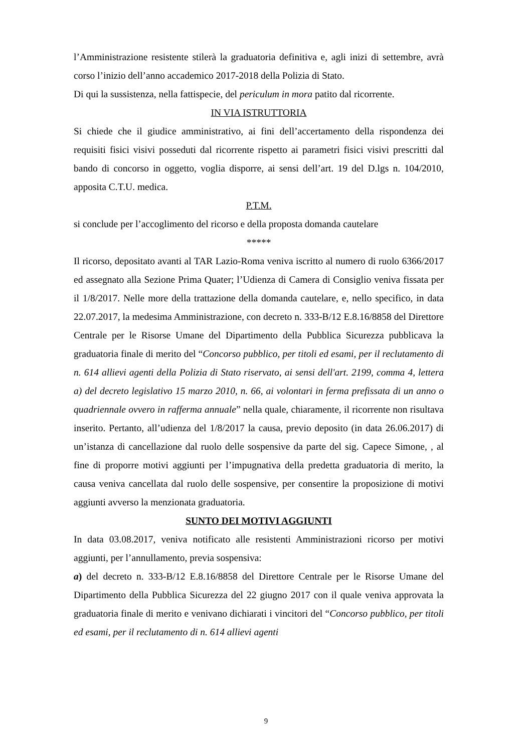l’Amministrazione resistente stilerà la graduatoria definitiva e, agli inizi di settembre, avrà corso l’inizio dell’anno accademico 2017-2018 della Polizia di Stato.
Di qui la sussistenza, nella fattispecie, del periculum in mora patito dal ricorrente.
IN VIA ISTRUTTORIA
Si chiede che il giudice amministrativo, ai fini dell’accertamento della rispondenza dei requisiti fisici visivi posseduti dal ricorrente rispetto ai parametri fisici visivi prescritti dal bando di concorso in oggetto, voglia disporre, ai sensi dell’art. 19 del D.lgs n. 104/2010, apposita C.T.U. medica.
P.T.M.
si conclude per l’accoglimento del ricorso e della proposta domanda cautelare
*****
Il ricorso, depositato avanti al TAR Lazio-Roma veniva iscritto al numero di ruolo 6366/2017 ed assegnato alla Sezione Prima Quater; l’Udienza di Camera di Consiglio veniva fissata per il 1/8/2017. Nelle more della trattazione della domanda cautelare, e, nello specifico, in data 22.07.2017, la medesima Amministrazione, con decreto n. 333-B/12 E.8.16/8858 del Direttore Centrale per le Risorse Umane del Dipartimento della Pubblica Sicurezza pubblicava la graduatoria finale di merito del “Concorso pubblico, per titoli ed esami, per il reclutamento di n. 614 allievi agenti della Polizia di Stato riservato, ai sensi dell'art. 2199, comma 4, lettera a) del decreto legislativo 15 marzo 2010, n. 66, ai volontari in ferma prefissata di un anno o quadriennale ovvero in rafferma annuale” nella quale, chiaramente, il ricorrente non risultava inserito. Pertanto, all’udienza del 1/8/2017 la causa, previo deposito (in data 26.06.2017) di un’istanza di cancellazione dal ruolo delle sospensive da parte del sig. Capece Simone, , al fine di proporre motivi aggiunti per l’impugnativa della predetta graduatoria di merito, la causa veniva cancellata dal ruolo delle sospensive, per consentire la proposizione di motivi aggiunti avverso la menzionata graduatoria.
SUNTO DEI MOTIVI AGGIUNTI
In data 03.08.2017, veniva notificato alle resistenti Amministrazioni ricorso per motivi aggiunti, per l’annullamento, previa sospensiva:
a) del decreto n. 333-B/12 E.8.16/8858 del Direttore Centrale per le Risorse Umane del Dipartimento della Pubblica Sicurezza del 22 giugno 2017 con il quale veniva approvata la graduatoria finale di merito e venivano dichiarati i vincitori del “Concorso pubblico, per titoli ed esami, per il reclutamento di n. 614 allievi agenti
9